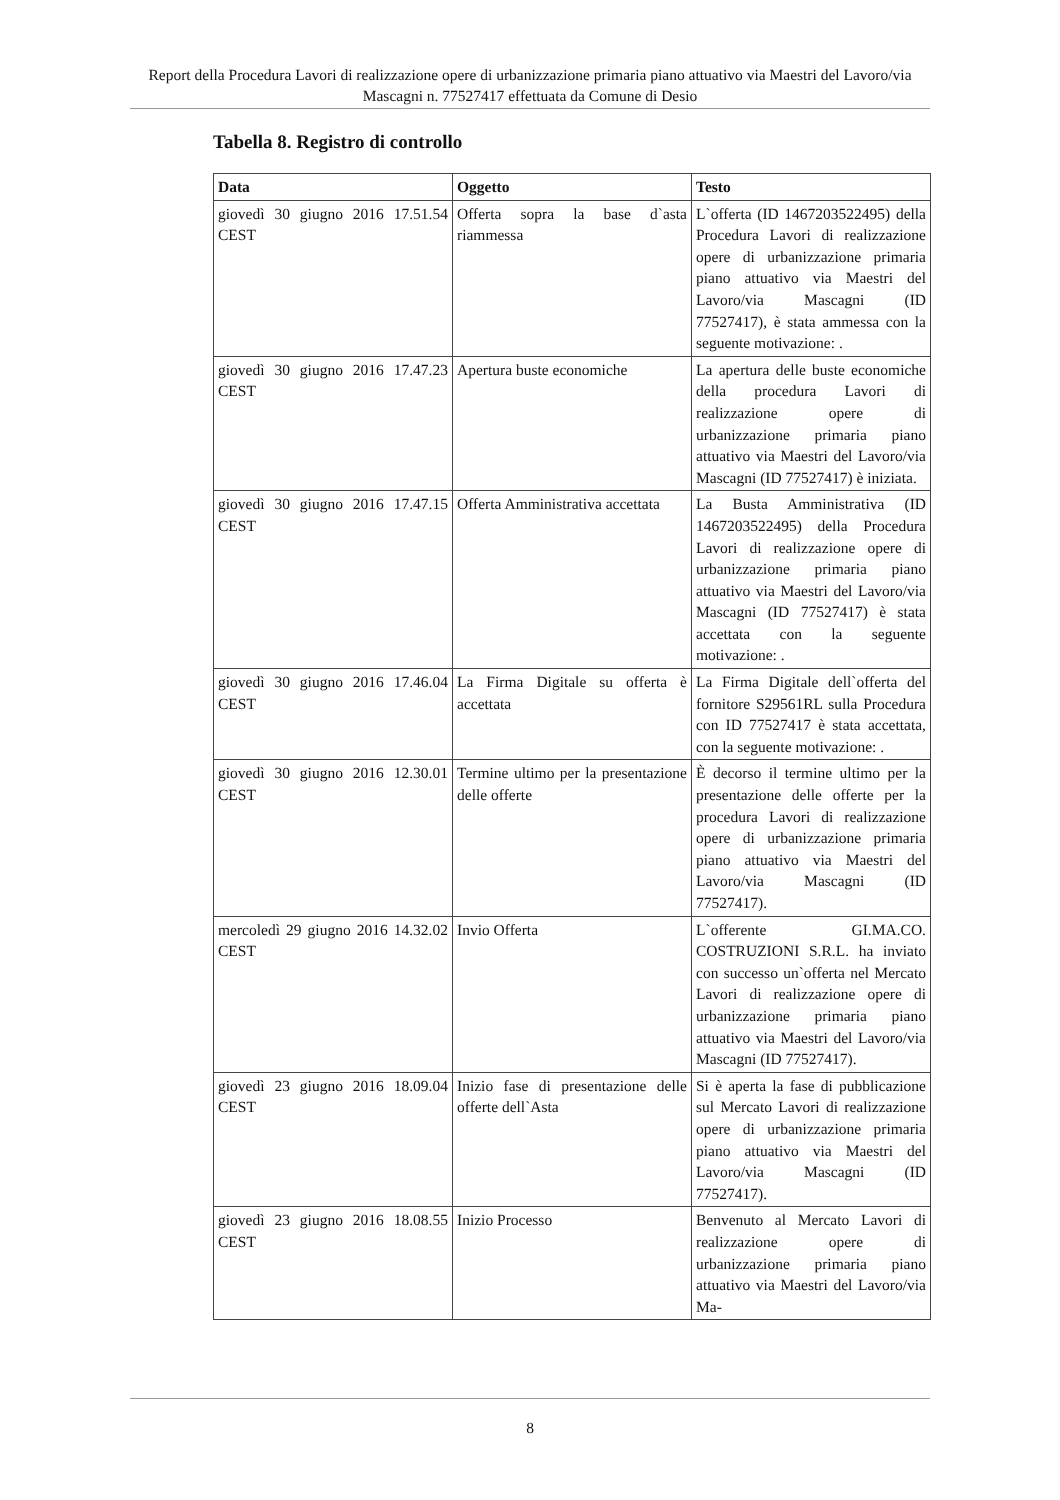Report della Procedura Lavori di realizzazione opere di urbanizzazione primaria piano attuativo via Maestri del Lavoro/via Mascagni n. 77527417 effettuata da Comune di Desio
Tabella 8. Registro di controllo
| Data | Oggetto | Testo |
| --- | --- | --- |
| giovedì 30 giugno 2016 17.51.54 CEST | Offerta sopra la base d`asta riammessa | L`offerta (ID 1467203522495) della Procedura Lavori di realizzazione opere di urbanizzazione primaria piano attuativo via Maestri del Lavoro/via Mascagni (ID 77527417), è stata ammessa con la seguente motivazione: . |
| giovedì 30 giugno 2016 17.47.23 CEST | Apertura buste economiche | La apertura delle buste economiche della procedura Lavori di realizzazione opere di urbanizzazione primaria piano attuativo via Maestri del Lavoro/via Mascagni (ID 77527417) è iniziata. |
| giovedì 30 giugno 2016 17.47.15 CEST | Offerta Amministrativa accettata | La Busta Amministrativa (ID 1467203522495) della Procedura Lavori di realizzazione opere di urbanizzazione primaria piano attuativo via Maestri del Lavoro/via Mascagni (ID 77527417) è stata accettata con la seguente motivazione: . |
| giovedì 30 giugno 2016 17.46.04 CEST | La Firma Digitale su offerta è accettata | La Firma Digitale dell`offerta del fornitore S29561RL sulla Procedura con ID 77527417 è stata accettata, con la seguente motivazione: . |
| giovedì 30 giugno 2016 12.30.01 CEST | Termine ultimo per la presentazione delle offerte | È decorso il termine ultimo per la presentazione delle offerte per la procedura Lavori di realizzazione opere di urbanizzazione primaria piano attuativo via Maestri del Lavoro/via Mascagni (ID 77527417). |
| mercoledì 29 giugno 2016 14.32.02 CEST | Invio Offerta | L`offerente GI.MA.CO. COSTRUZIONI S.R.L. ha inviato con successo un`offerta nel Mercato Lavori di realizzazione opere di urbanizzazione primaria piano attuativo via Maestri del Lavoro/via Mascagni (ID 77527417). |
| giovedì 23 giugno 2016 18.09.04 CEST | Inizio fase di presentazione delle offerte dell`Asta | Si è aperta la fase di pubblicazione sul Mercato Lavori di realizzazione opere di urbanizzazione primaria piano attuativo via Maestri del Lavoro/via Mascagni (ID 77527417). |
| giovedì 23 giugno 2016 18.08.55 CEST | Inizio Processo | Benvenuto al Mercato Lavori di realizzazione opere di urbanizzazione primaria piano attuativo via Maestri del Lavoro/via Ma- |
8